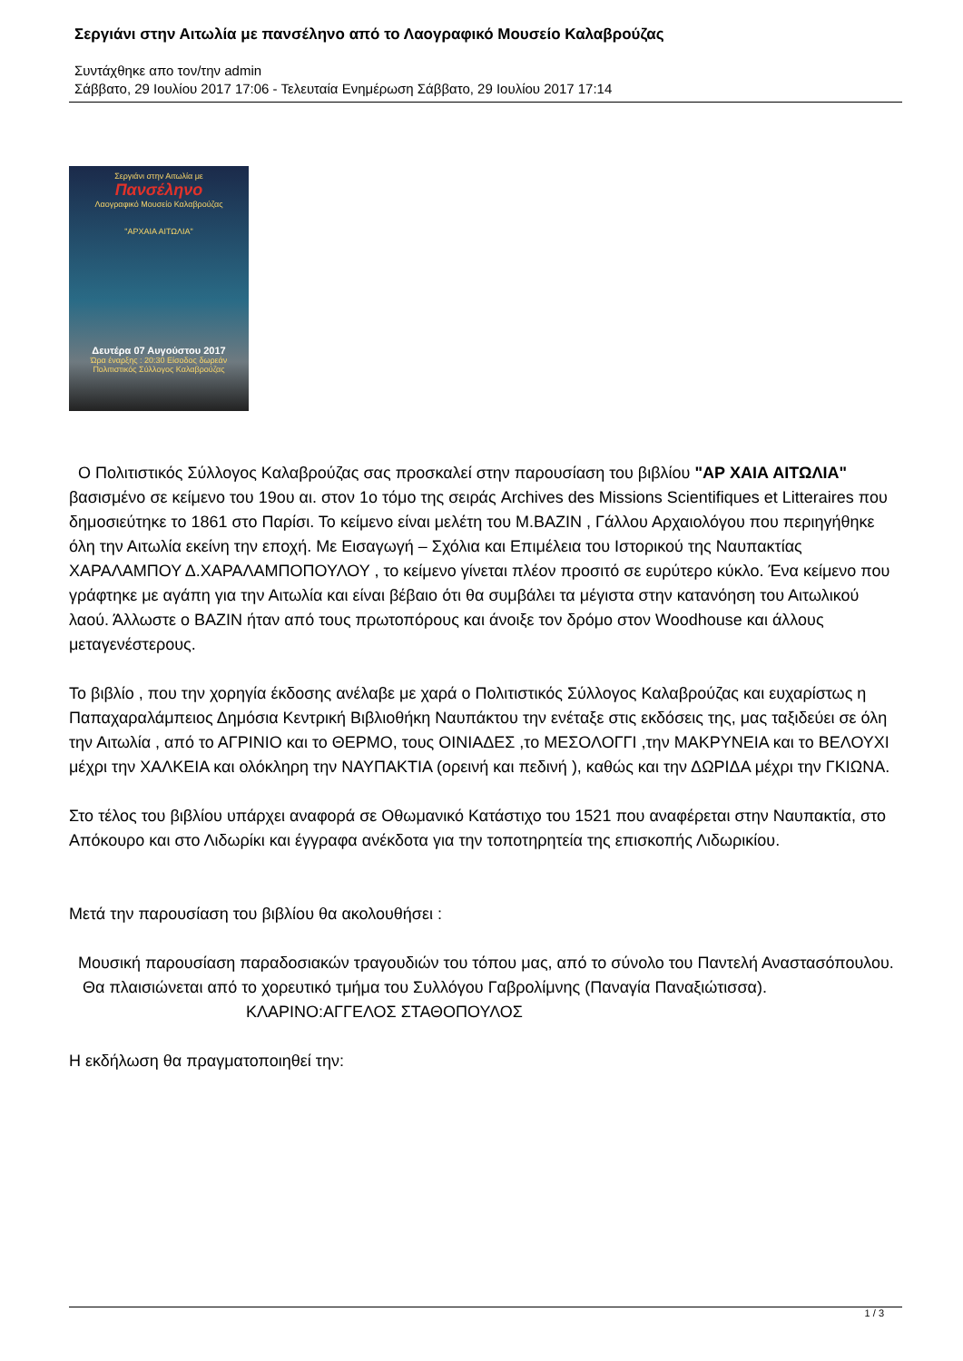Σεργιάνι στην Αιτωλία με πανσέληνο από το Λαογραφικό Μουσείο Καλαβρούζας
Συντάχθηκε απο τον/την admin
Σάββατο, 29 Ιουλίου 2017 17:06 - Τελευταία Ενημέρωση Σάββατο, 29 Ιουλίου 2017 17:14
Σεργιάνι στην Αιτωλία με
Πανσέληνο
Λαογραφικό Μουσείο Καλαβρούζας
"ΑΡΧΑΙΑ ΑΙΤΩΛΙΑ"
Δευτέρα 07 Αυγούστου 2017
Ώρα έναρξης : 20:30 Είσοδος δωρεάν
Πολιτιστικός Σύλλογος Καλαβρούζας
Ο Πολιτιστικός Σύλλογος Καλαβρούζας σας προσκαλεί στην παρουσίαση του βιβλίου "ΑΡ ΧΑΙΑ ΑΙΤΩΛΙΑ"
βασισμένο σε κείμενο του 19ου αι. στον 1ο τόμο της σειράς Archives des Missions Scientifiques et Litteraires που δημοσιεύτηκε το 1861 στο Παρίσι. Το κείμενο είναι μελέτη του Μ.BAZIN , Γάλλου Αρχαιολόγου που περιηγήθηκε όλη την Αιτωλία εκείνη την εποχή. Με Εισαγωγή – Σχόλια και Επιμέλεια του Ιστορικού της Ναυπακτίας ΧΑΡΑΛΑΜΠΟΥ Δ.ΧΑΡΑΛΑΜΠΟΠΟΥΛΟΥ , το κείμενο γίνεται πλέον προσιτό σε ευρύτερο κύκλο. Ένα κείμενο που γράφτηκε με αγάπη για την Αιτωλία και είναι βέβαιο ότι θα συμβάλει τα μέγιστα στην κατανόηση του Αιτωλικού λαού. Άλλωστε ο BAZIN ήταν από τους πρωτοπόρους και άνοιξε τον δρόμο στον Woodhouse και άλλους μεταγενέστερους.
Το βιβλίο , που την χορηγία έκδοσης ανέλαβε με χαρά ο Πολιτιστικός Σύλλογος Καλαβρούζας και ευχαρίστως η Παπαχαραλάμπειος Δημόσια Κεντρική Βιβλιοθήκη Ναυπάκτου την ενέταξε στις εκδόσεις της, μας ταξιδεύει σε όλη την Αιτωλία , από το ΑΓΡΙΝΙΟ και το ΘΕΡΜΟ, τους ΟΙΝΙΑΔΕΣ ,το ΜΕΣΟΛΟΓΓΙ ,την ΜΑΚΡΥΝΕΙΑ και το ΒΕΛΟΥΧΙ μέχρι την ΧΑΛΚΕΙΑ και ολόκληρη την ΝΑΥΠΑΚΤΙΑ (ορεινή και πεδινή ), καθώς και την ΔΩΡΙΔΑ μέχρι την ΓΚΙΩΝΑ.
Στο τέλος του βιβλίου υπάρχει αναφορά σε Οθωμανικό Κατάστιχο του 1521 που αναφέρεται στην Ναυπακτία, στο Απόκουρο και στο Λιδωρίκι και έγγραφα ανέκδοτα για την τοποτηρητεία της επισκοπής Λιδωρικίου.
Μετά την παρουσίαση του βιβλίου θα ακολουθήσει :
Μουσική παρουσίαση παραδοσιακών τραγουδιών του τόπου μας, από το σύνολο του Παντελή Αναστασόπουλου. Θα πλαισιώνεται από το χορευτικό τμήμα του Συλλόγου Γαβρολίμνης (Παναγία Παναξιώτισσα). ΚΛΑΡΙΝΟ:ΑΓΓΕΛΟΣ ΣΤΑΘΟΠΟΥΛΟΣ
Η εκδήλωση θα πραγματοποιηθεί την:
1 / 3